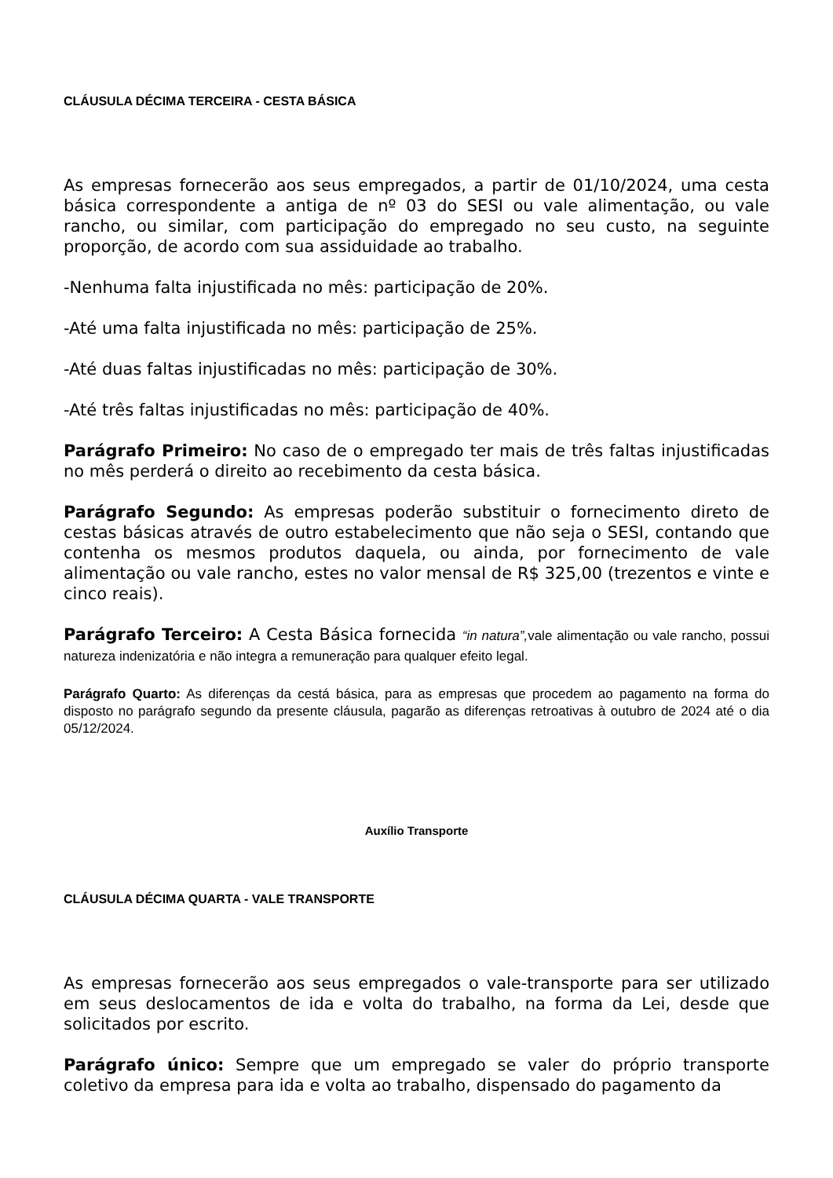CLÁUSULA DÉCIMA TERCEIRA - CESTA BÁSICA
As empresas fornecerão aos seus empregados, a partir de 01/10/2024, uma cesta básica correspondente a antiga de nº 03 do SESI ou vale alimentação, ou vale rancho, ou similar, com participação do empregado no seu custo, na seguinte proporção, de acordo com sua assiduidade ao trabalho.
-Nenhuma falta injustificada no mês: participação de 20%.
-Até uma falta injustificada no mês: participação de 25%.
-Até duas faltas injustificadas no mês: participação de 30%.
-Até três faltas injustificadas no mês: participação de 40%.
Parágrafo Primeiro: No caso de o empregado ter mais de três faltas injustificadas no mês perderá o direito ao recebimento da cesta básica.
Parágrafo Segundo: As empresas poderão substituir o fornecimento direto de cestas básicas através de outro estabelecimento que não seja o SESI, contando que contenha os mesmos produtos daquela, ou ainda, por fornecimento de vale alimentação ou vale rancho, estes no valor mensal de R$ 325,00 (trezentos e vinte e cinco reais).
Parágrafo Terceiro: A Cesta Básica fornecida “in natura”, vale alimentação ou vale rancho, possui natureza indenizatória e não integra a remuneração para qualquer efeito legal.
Parágrafo Quarto: As diferenças da cestá básica, para as empresas que procedem ao pagamento na forma do disposto no parágrafo segundo da presente cláusula, pagarão as diferenças retroativas à outubro de 2024 até o dia 05/12/2024.
Auxílio Transporte
CLÁUSULA DÉCIMA QUARTA - VALE TRANSPORTE
As empresas fornecerão aos seus empregados o vale-transporte para ser utilizado em seus deslocamentos de ida e volta do trabalho, na forma da Lei, desde que solicitados por escrito.
Parágrafo único: Sempre que um empregado se valer do próprio transporte coletivo da empresa para ida e volta ao trabalho, dispensado do pagamento da